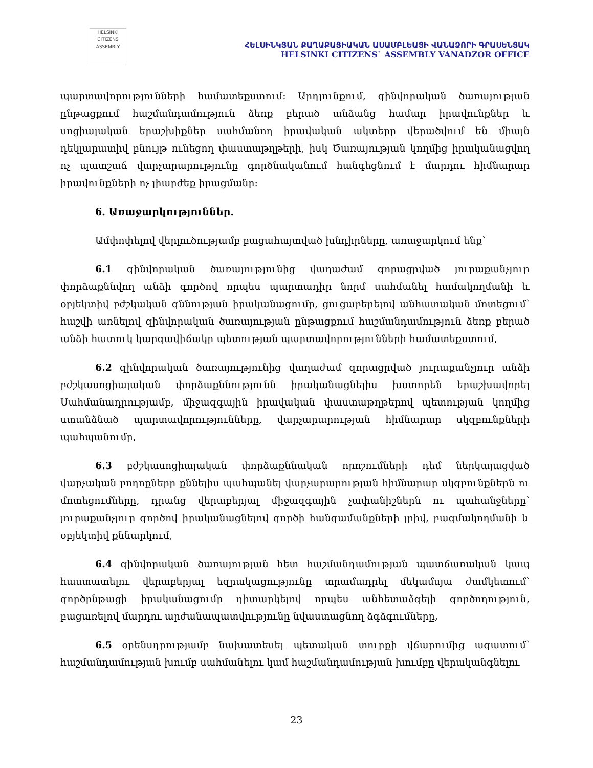HELSINKI
CITIZENS
ASSEMBLY
ՀԵԼՍԻՆԿՅԱՆ ՔԱՂԱՔԱՑԻԱԿԱՆ ԱՍԱՄԲԼԵԱՅԻ ՎԱՆԱՁՈՐԻ ԳՐԱՍԵՆՅԱԿ
HELSINKI CITIZENS` ASSEMBLY VANADZOR OFFICE
պարտավորությունների համատեքստում: Արդյունքում, զինվորական ծառայության ընթացքում հաշմանդամություն ձեռք բերած անձանց համար իրավունքներ և սոցիալական երաշխիքներ սահմանող իրավական ակտերը վերածվում են միայն դեկլարատիվ բնույթ ունեցող փաստաթղթերի, իսկ Ծառայության կողմից իրականացվող ոչ պատշաճ վարչարարությունը գործնականում հանգեցնում է մարդու հիմնարար իրավունքների ոչ լիարժեք իրացմանը:
6. Առաջարկություններ.
Ամփոփելով վերլուծությամբ բացահայտված խնդիրները, առաջարկում ենք՝
6.1 զինվորական ծառայությունից վաղաժամ զորացրված յուրաքանչյուր փորձաքննվող անձի գործով որպես պարտադիր նորմ սահմանել համակողմանի և օբյեկտիվ բժշկական զննության իրականացումը, ցուցաբերելով անհատական մոտեցում՝ հաշվի առնելով զինվորական ծառայության ընթացքում հաշմանդամություն ձեռք բերած անձի հատուկ կարգավիճակը պետության պարտավորությունների համատեքստում,
6.2 զինվորական ծառայությունից վաղաժամ զորացրված յուրաքանչյուր անձի բժշկասոցիալական փորձաքննությունն իրականացնելիս խստորեն երաշխավորել Սահմանադրությամբ, միջազգային իրավական փաստաթղթերով պետության կողմից ստանձնած պարտավորությունները, վարչարարության հիմնարար սկզբունքների պահպանումը,
6.3 բժշկասոցիալական փորձաքննական որոշումների դեմ ներկայացված վարչական բողոքները քննելիս պահպանել վարչարարության հիմնարար սկզբունքներն ու մոտեցումները, դրանց վերաբերյալ միջազգային չափանիշներն ու պահանջները՝ յուրաքանչյուր գործով իրականացնելով գործի հանգամանքների լրիվ, բազմակողմանի և օբյեկտիվ քննարկում,
6.4 զինվորական ծառայության հետ հաշմանդամության պատճառական կապ հաստատելու վերաբերյալ եզրակացությունը տրամադրել մեկամսյա ժամկետում՝ գործընթացի իրականացումը դիտարկելով որպես անհետաձգելի գործողություն, բացառելով մարդու արժանապատվությունը նվաստացնող ձգձգումները,
6.5 օրենսդրությամբ նախատեսել պետական տուրքի վճարումից ազատում՝ հաշմանդամության խումբ սահմանելու կամ հաշմանդամության խումբը վերականգնելու
23